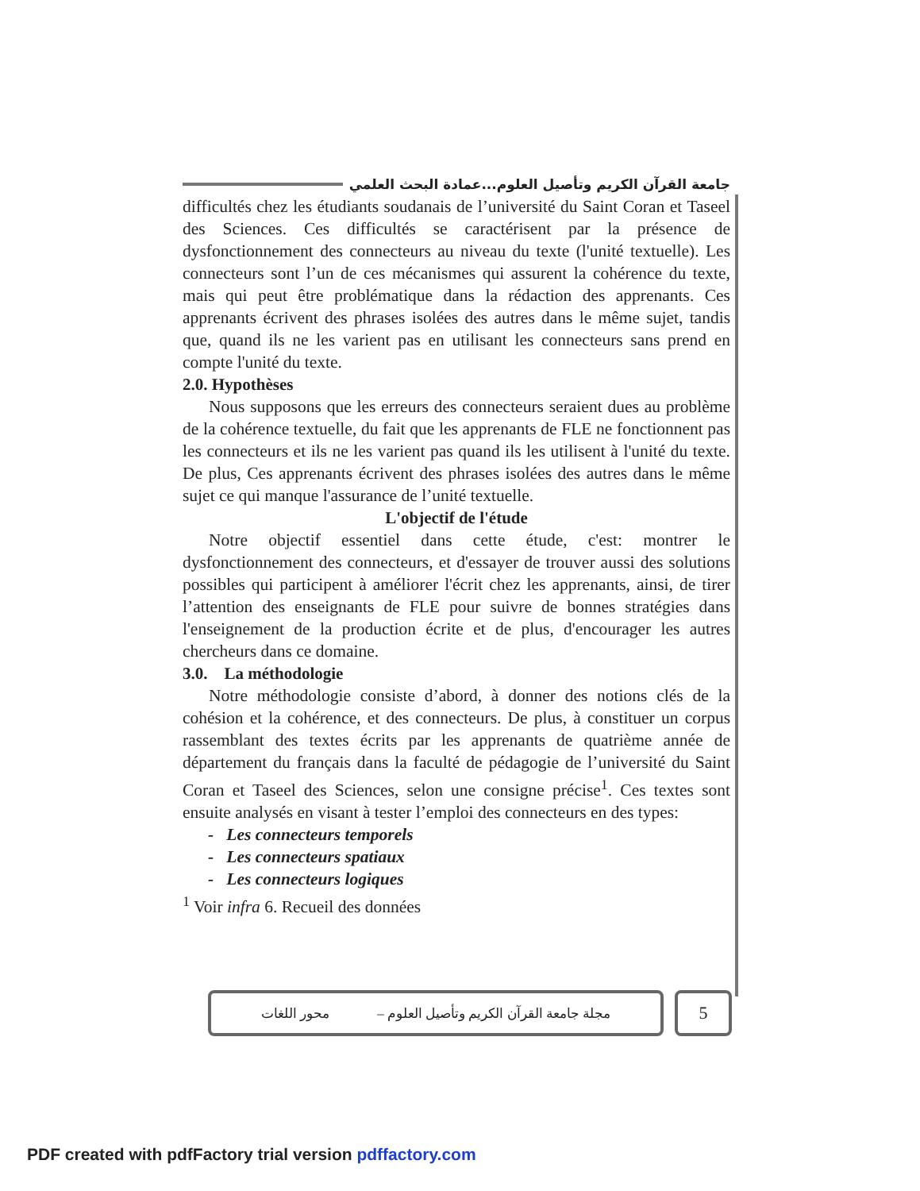جامعة القرآن الكريم وتأصيل العلوم...عمادة البحث العلمي
difficultés chez les étudiants soudanais de l’université du Saint Coran et Taseel des Sciences. Ces difficultés se caractérisent par la présence de dysfonctionnement des connecteurs au niveau du texte (l'unité textuelle). Les connecteurs sont l’un de ces mécanismes qui assurent la cohérence du texte, mais qui peut être problématique dans la rédaction des apprenants. Ces apprenants écrivent des phrases isolées des autres dans le même sujet, tandis que, quand ils ne les varient pas en utilisant les connecteurs sans prend en compte l'unité du texte.
2.0. Hypothèses
Nous supposons que les erreurs des connecteurs seraient dues au problème de la cohérence textuelle, du fait que les apprenants de FLE ne fonctionnent pas les connecteurs et ils ne les varient pas quand ils les utilisent à l'unité du texte. De plus, Ces apprenants écrivent des phrases isolées des autres dans le même sujet ce qui manque l'assurance de l’unité textuelle.
L'objectif de l'étude
Notre objectif essentiel dans cette étude, c'est: montrer le dysfonctionnement des connecteurs, et d'essayer de trouver aussi des solutions possibles qui participent à améliorer l'écrit chez les apprenants, ainsi, de tirer l’attention des enseignants de FLE pour suivre de bonnes stratégies dans l'enseignement de la production écrite et de plus, d'encourager les autres chercheurs dans ce domaine.
3.0. La méthodologie
Notre méthodologie consiste d’abord, à donner des notions clés de la cohésion et la cohérence, et des connecteurs. De plus, à constituer un corpus rassemblant des textes écrits par les apprenants de quatrième année de département du français dans la faculté de pédagogie de l’université du Saint Coran et Taseel des Sciences, selon une consigne précise<sup>1</sup>. Ces textes sont ensuite analysés en visant à tester l’emploi des connecteurs en des types:
- Les connecteurs temporels
- Les connecteurs spatiaux
- Les connecteurs logiques
<sup>1</sup> Voir infra 6. Recueil des données
مجلة جامعة القرآن الكريم وتأصيل العلوم – محور اللغات
5
PDF created with pdfFactory trial version pdffactory.com